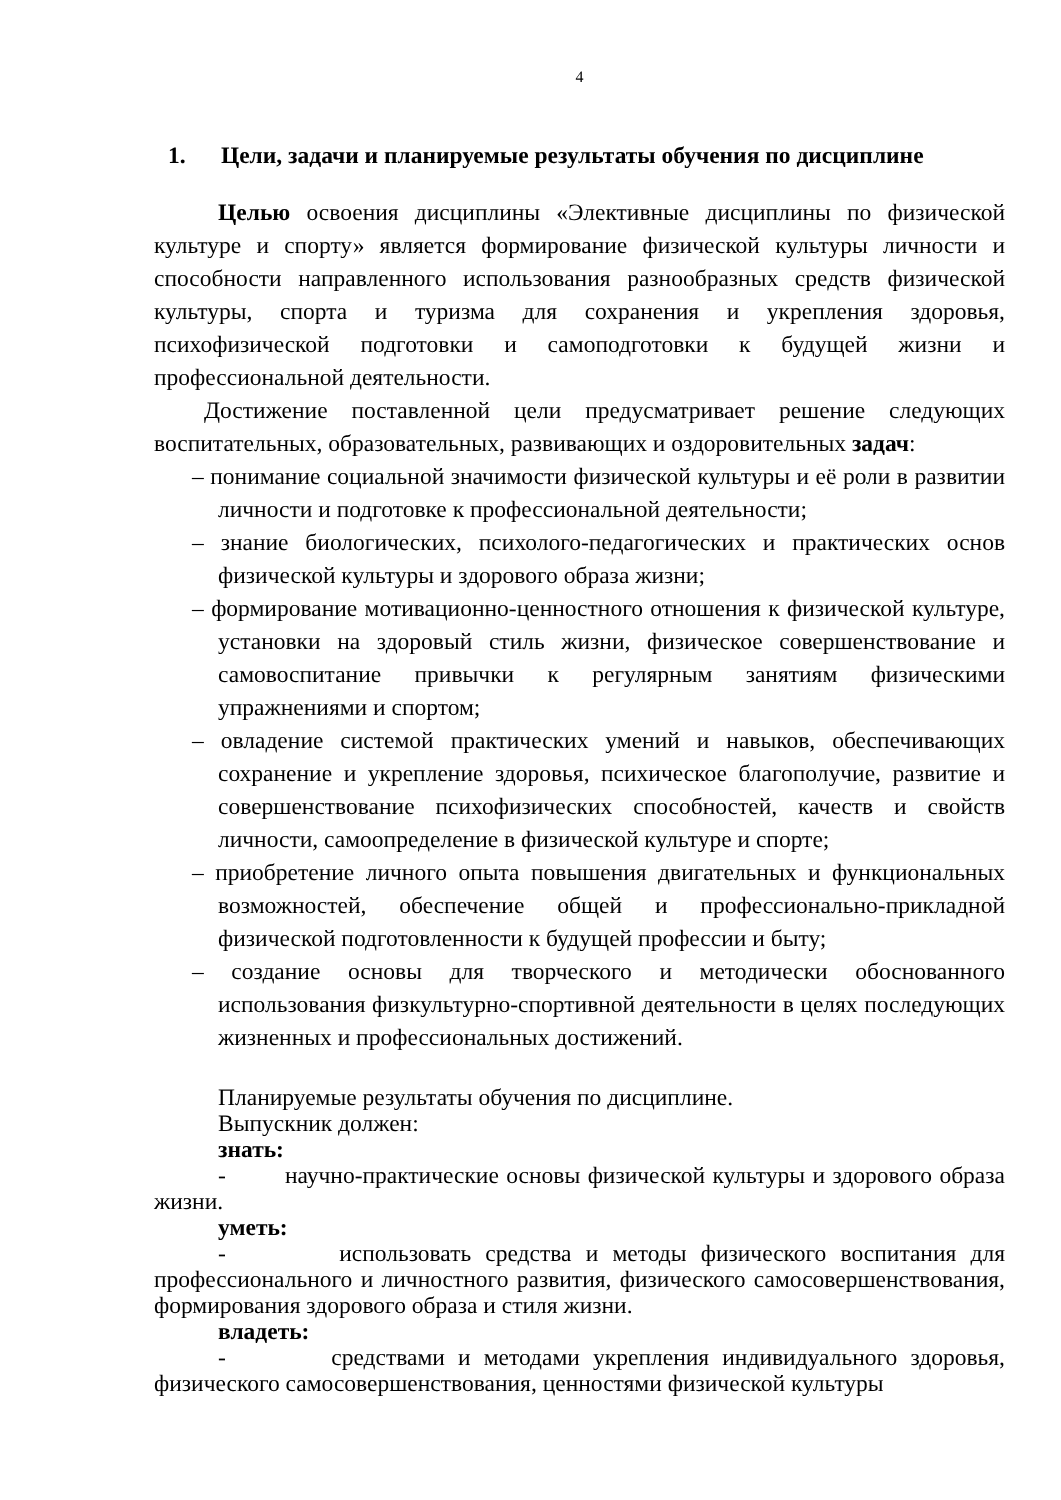4
1. Цели, задачи и планируемые результаты обучения по дисциплине
Целью освоения дисциплины «Элективные дисциплины по физической культуре и спорту» является формирование физической культуры личности и способности направленного использования разнообразных средств физической культуры, спорта и туризма для сохранения и укрепления здоровья, психофизической подготовки и самоподготовки к будущей жизни и профессиональной деятельности.
Достижение поставленной цели предусматривает решение следующих воспитательных, образовательных, развивающих и оздоровительных задач:
– понимание социальной значимости физической культуры и её роли в развитии личности и подготовке к профессиональной деятельности;
– знание биологических, психолого-педагогических и практических основ физической культуры и здорового образа жизни;
– формирование мотивационно-ценностного отношения к физической культуре, установки на здоровый стиль жизни, физическое совершенствование и самовоспитание привычки к регулярным занятиям физическими упражнениями и спортом;
– овладение системой практических умений и навыков, обеспечивающих сохранение и укрепление здоровья, психическое благополучие, развитие и совершенствование психофизических способностей, качеств и свойств личности, самоопределение в физической культуре и спорте;
– приобретение личного опыта повышения двигательных и функциональных возможностей, обеспечение общей и профессионально-прикладной физической подготовленности к будущей профессии и быту;
– создание основы для творческого и методически обоснованного использования физкультурно-спортивной деятельности в целях последующих жизненных и профессиональных достижений.
Планируемые результаты обучения по дисциплине.
Выпускник должен:
знать:
- научно-практические основы физической культуры и здорового образа жизни.
уметь:
- использовать средства и методы физического воспитания для профессионального и личностного развития, физического самосовершенствования, формирования здорового образа и стиля жизни.
владеть:
- средствами и методами укрепления индивидуального здоровья, физического самосовершенствования, ценностями физической культуры